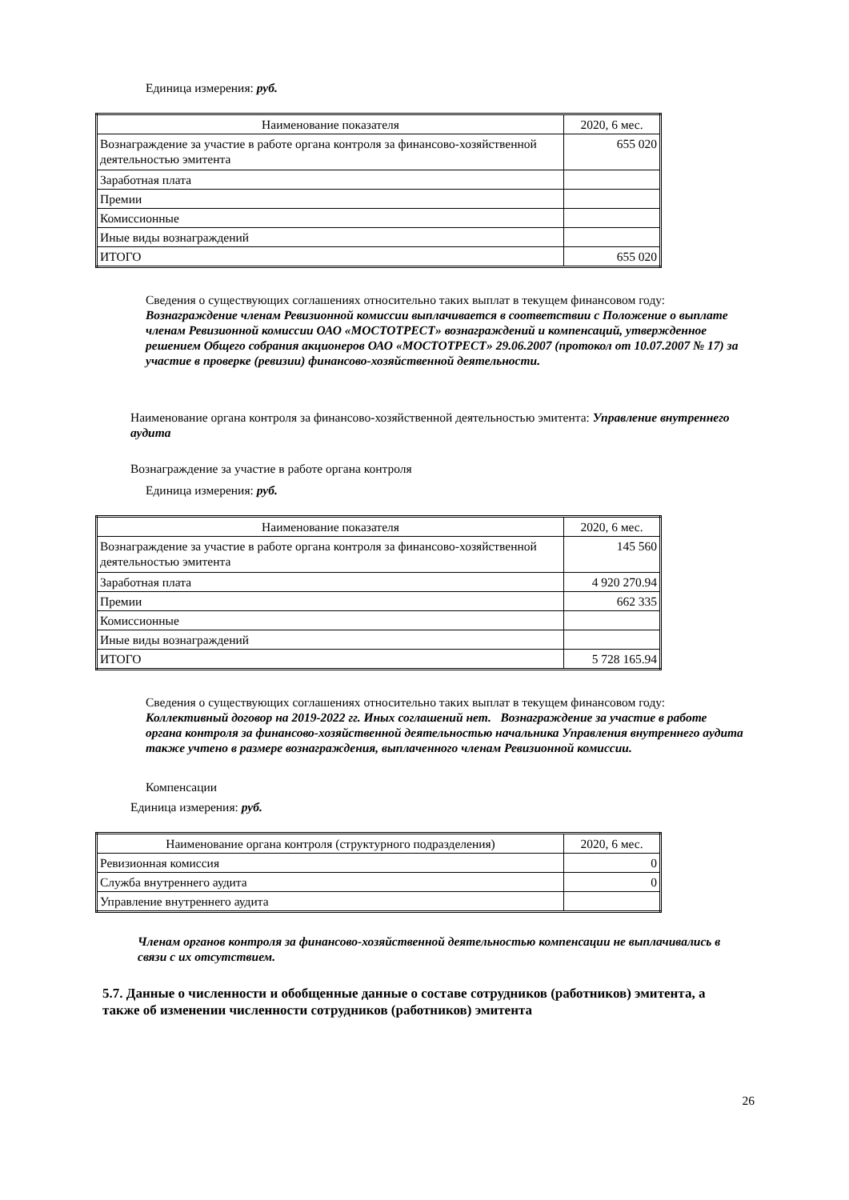Единица измерения: руб.
| Наименование показателя | 2020, 6 мес. |
| --- | --- |
| Вознаграждение за участие в работе органа контроля за финансово-хозяйственной деятельностью эмитента | 655 020 |
| Заработная плата | |
| Премии | |
| Комиссионные | |
| Иные виды вознаграждений | |
| ИТОГО | 655 020 |
Сведения о существующих соглашениях относительно таких выплат в текущем финансовом году:
Вознаграждение членам Ревизионной комиссии выплачивается в соответствии с Положение о выплате членам Ревизионной комиссии ОАО «МОСТОТРЕСТ» вознаграждений и компенсаций, утвержденное решением Общего собрания акционеров ОАО «МОСТОТРЕСТ» 29.06.2007 (протокол от 10.07.2007 № 17) за участие в проверке (ревизии) финансово-хозяйственной деятельности.
Наименование органа контроля за финансово-хозяйственной деятельностью эмитента: Управление внутреннего аудита
Вознаграждение за участие в работе органа контроля
Единица измерения: руб.
| Наименование показателя | 2020, 6 мес. |
| --- | --- |
| Вознаграждение за участие в работе органа контроля за финансово-хозяйственной деятельностью эмитента | 145 560 |
| Заработная плата | 4 920 270.94 |
| Премии | 662 335 |
| Комиссионные | |
| Иные виды вознаграждений | |
| ИТОГО | 5 728 165.94 |
Сведения о существующих соглашениях относительно таких выплат в текущем финансовом году:
Коллективный договор на 2019-2022 гг. Иных соглашений нет. Вознаграждение за участие в работе органа контроля за финансово-хозяйственной деятельностью начальника Управления внутреннего аудита также учтено в размере вознаграждения, выплаченного членам Ревизионной комиссии.
Компенсации
Единица измерения: руб.
| Наименование органа контроля (структурного подразделения) | 2020, 6 мес. |
| --- | --- |
| Ревизионная комиссия | 0 |
| Служба внутреннего аудита | 0 |
| Управление внутреннего аудита | |
Членам органов контроля за финансово-хозяйственной деятельностью компенсации не выплачивались в связи с их отсутствием.
5.7. Данные о численности и обобщенные данные о составе сотрудников (работников) эмитента, а также об изменении численности сотрудников (работников) эмитента
26